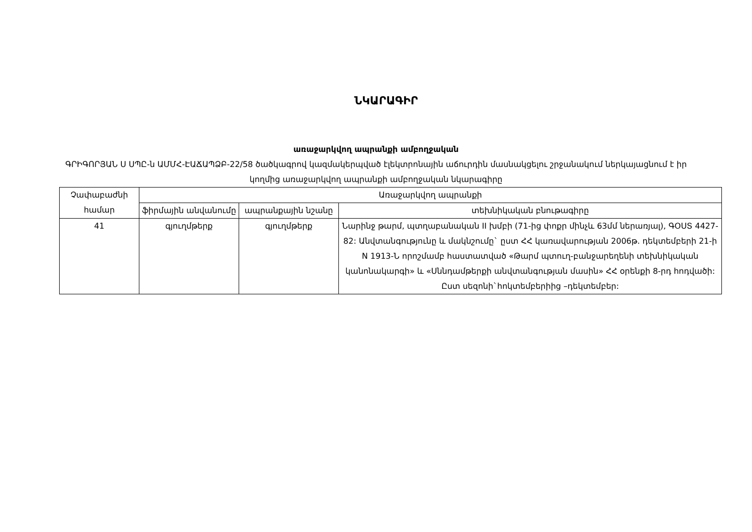ՆԿԱՐԱԳԻՐ
առաջարկվող ապրանքի ամբողջական
ԳՐԻԳՈՐՅԱՆ Ս ՍՊԸ-ն ԱՄՄՀ-ԷԱՃԱՊՁԲ-22/58 ծածկագրով կազմակերպված էլեկտրոնային աճուրդին մասնակցելու շրջանակում ներկայացնում է իր կողմից առաջարկվող ապրանքի ամբողջական նկարագիրը
| Չափաբաժնի համար | Առաջարկվող ապրանքի | | |
| --- | --- | --- | --- |
| | ֆիրմային անվանումը | ապրանքային նշանը | տեխնիկական բնութագիրը |
| 41 | գյուղմթերք | գյուղմթերք | Նարինջ թարմ, պտղաբանական II խմբի (71-ից փոքր մինչև 63մմ ներառյալ), ԳՕՍՏ 4427-82: Անվտանգությունը և մակնշումը` ըստ ՀՀ կառավարության 2006թ. դեկտեմբերի 21-ի N 1913-Ն որոշմամբ հաստատված «Թարմ պտուղ-բանջարեղենի տեխնիկական կանոնակարգի» և «Սննդամթերքի անվտանգության մասին» ՀՀ օրենքի 8-րդ հոդվածի: Ըստ սեզոնի`հոկտեմբերիից –դեկտեմբեր: |